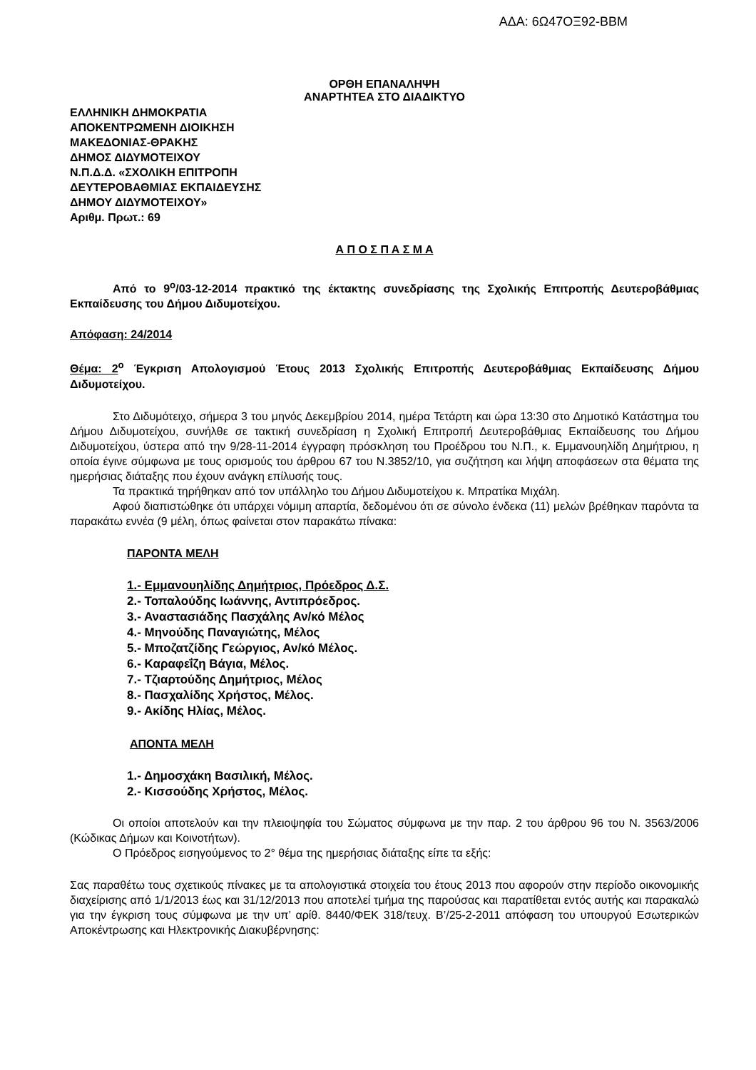ΑΔΑ: 6Ω47ΟΞ92-ΒΒΜ
ΟΡΘΗ ΕΠΑΝΑΛΗΨΗ
ΑΝΑΡΤΗΤΕΑ ΣΤΟ ΔΙΑΔΙΚΤΥΟ
ΕΛΛΗΝΙΚΗ ΔΗΜΟΚΡΑΤΙΑ
ΑΠΟΚΕΝΤΡΩΜΕΝΗ ΔΙΟΙΚΗΣΗ
ΜΑΚΕΔΟΝΙΑΣ-ΘΡΑΚΗΣ
ΔΗΜΟΣ ΔΙΔΥΜΟΤΕΙΧΟΥ
Ν.Π.Δ.Δ. «ΣΧΟΛΙΚΗ ΕΠΙΤΡΟΠΗ
ΔΕΥΤΕΡΟΒΑΘΜΙΑΣ ΕΚΠΑΙΔΕΥΣΗΣ
ΔΗΜΟΥ ΔΙΔΥΜΟΤΕΙΧΟΥ»
Αριθμ. Πρωτ.: 69
Α Π Ο Σ Π Α Σ Μ Α
Από το 9<sup>ο</sup>/03-12-2014 πρακτικό της έκτακτης συνεδρίασης της Σχολικής Επιτροπής Δευτεροβάθμιας Εκπαίδευσης του Δήμου Διδυμοτείχου.
Απόφαση: 24/2014
Θέμα: 2<sup>ο</sup> Έγκριση Απολογισμού Έτους 2013 Σχολικής Επιτροπής Δευτεροβάθμιας Εκπαίδευσης Δήμου Διδυμοτείχου.
Στο Διδυμότειχο, σήμερα 3 του μηνός Δεκεμβρίου 2014, ημέρα Τετάρτη και ώρα 13:30 στο Δημοτικό Κατάστημα του Δήμου Διδυμοτείχου, συνήλθε σε τακτική συνεδρίαση η Σχολική Επιτροπή Δευτεροβάθμιας Εκπαίδευσης του Δήμου Διδυμοτείχου, ύστερα από την 9/28-11-2014 έγγραφη πρόσκληση του Προέδρου του Ν.Π., κ. Εμμανουηλίδη Δημήτριου, η οποία έγινε σύμφωνα με τους ορισμούς του άρθρου 67 του Ν.3852/10, για συζήτηση και λήψη αποφάσεων στα θέματα της ημερήσιας διάταξης που έχουν ανάγκη επίλυσής τους.
Τα πρακτικά τηρήθηκαν από τον υπάλληλο του Δήμου Διδυμοτείχου κ. Μπρατίκα Μιχάλη.
Αφού διαπιστώθηκε ότι υπάρχει νόμιμη απαρτία, δεδομένου ότι σε σύνολο ένδεκα (11) μελών βρέθηκαν παρόντα τα παρακάτω εννέα (9 μέλη, όπως φαίνεται στον παρακάτω πίνακα:
ΠΑΡΟΝΤΑ ΜΕΛΗ
1.- Εμμανουηλίδης Δημήτριος, Πρόεδρος Δ.Σ.
2.- Τοπαλούδης Ιωάννης, Αντιπρόεδρος.
3.- Αναστασιάδης Πασχάλης Αν/κό Μέλος
4.- Μηνούδης Παναγιώτης, Μέλος
5.- Μποζατζίδης Γεώργιος, Αν/κό Μέλος.
6.- Καραφεΐζη Βάγια, Μέλος.
7.- Τζιαρτούδης Δημήτριος, Μέλος
8.- Πασχαλίδης Χρήστος, Μέλος.
9.- Ακίδης Ηλίας, Μέλος.
ΑΠΟΝΤΑ ΜΕΛΗ
1.- Δημοσχάκη Βασιλική, Μέλος.
2.- Κισσούδης Χρήστος, Μέλος.
Οι οποίοι αποτελούν και την πλειοψηφία του Σώματος σύμφωνα με την παρ. 2 του άρθρου 96 του Ν. 3563/2006 (Κώδικας Δήμων και Κοινοτήτων).
Ο Πρόεδρος εισηγούμενος το 2° θέμα της ημερήσιας διάταξης είπε τα εξής:
Σας παραθέτω τους σχετικούς πίνακες με τα απολογιστικά στοιχεία του έτους 2013 που αφορούν στην περίοδο οικονομικής διαχείρισης από 1/1/2013 έως και 31/12/2013 που αποτελεί τμήμα της παρούσας και παρατίθεται εντός αυτής και παρακαλώ για την έγκριση τους σύμφωνα με την υπ’ αρίθ. 8440/ΦΕΚ 318/τευχ. Β’/25-2-2011 απόφαση του υπουργού Εσωτερικών Αποκέντρωσης και Ηλεκτρονικής Διακυβέρνησης: